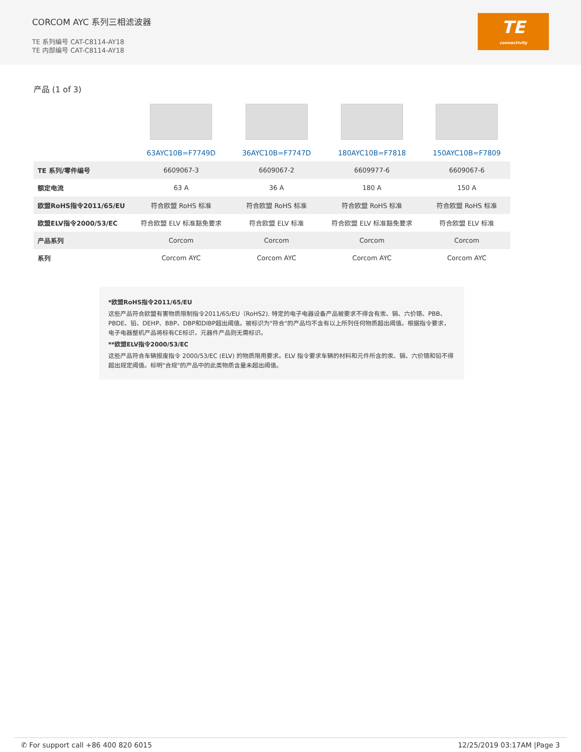CORCOM AYC 系列三相滤波器
TE 系列编号 CAT-C8114-AY18
TE 内部编号 CAT-C8114-AY18
TE
connectivity
产品 (1 of 3)
| | 63AYC10B=F7749D | 36AYC10B=F7747D | 180AYC10B=F7818 | 150AYC10B=F7809 |
| TE 系列/零件编号 | 6609067-3 | 6609067-2 | 6609977-6 | 6609067-6 |
| 额定电流 | 63 A | 36 A | 180 A | 150 A |
| 欧盟RoHS指令2011/65/EU | 符合欧盟 RoHS 标准 | 符合欧盟 RoHS 标准 | 符合欧盟 RoHS 标准 | 符合欧盟 RoHS 标准 |
| 欧盟ELV指令2000/53/EC | 符合欧盟 ELV 标准豁免要求 | 符合欧盟 ELV 标准 | 符合欧盟 ELV 标准豁免要求 | 符合欧盟 ELV 标准 |
| 产品系列 | Corcom | Corcom | Corcom | Corcom |
| 系列 | Corcom AYC | Corcom AYC | Corcom AYC | Corcom AYC |
*欧盟RoHS指令2011/65/EU
这些产品符合欧盟有害物质限制指令2011/65/EU（RoHS2). 特定的电子电器设备产品被要求不得含有汞、镉、六价铬、PBB、PBDE、铅、DEHP、BBP、DBP和DIBP超出阈值。被标识为"符合"的产品均不含有以上所列任何物质超出阈值。根据指令要求，电子电器整机产品将标有CE标识，元器件产品则无需标识。
**欧盟ELV指令2000/53/EC
这些产品符合车辆报废指令 2000/53/EC (ELV) 的物质限用要求。ELV 指令要求车辆的材料和元件所含的汞、镉、六价铬和铅不得超出规定阈值。标明"合规"的产品中的此类物质含量未超出阈值。
✆ For support call +86 400 820 6015 12/25/2019 03:17AM |Page 3